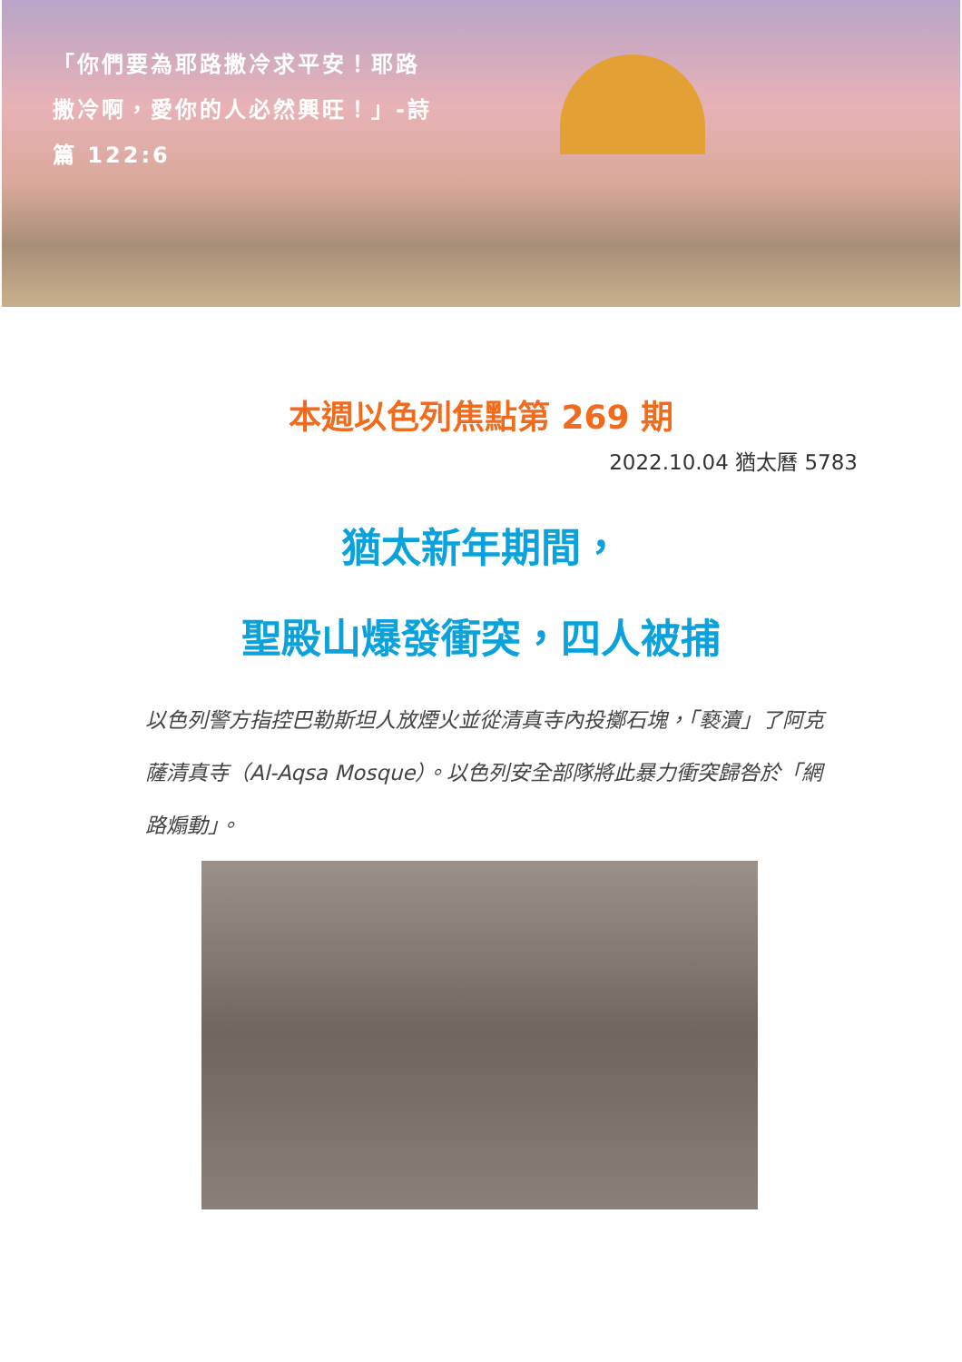「你們要為耶路撒冷求平安！耶路撒冷啊，愛你的人必然興旺！」-詩篇 122:6
本週以色列焦點第 269 期
2022.10.04 猶太曆 5783
猶太新年期間，
聖殿山爆發衝突，四人被捕
以色列警方指控巴勒斯坦人放煙火並從清真寺內投擲石塊，「褻瀆」了阿克薩清真寺（Al-Aqsa Mosque）。以色列安全部隊將此暴力衝突歸咎於「網路煽動」。